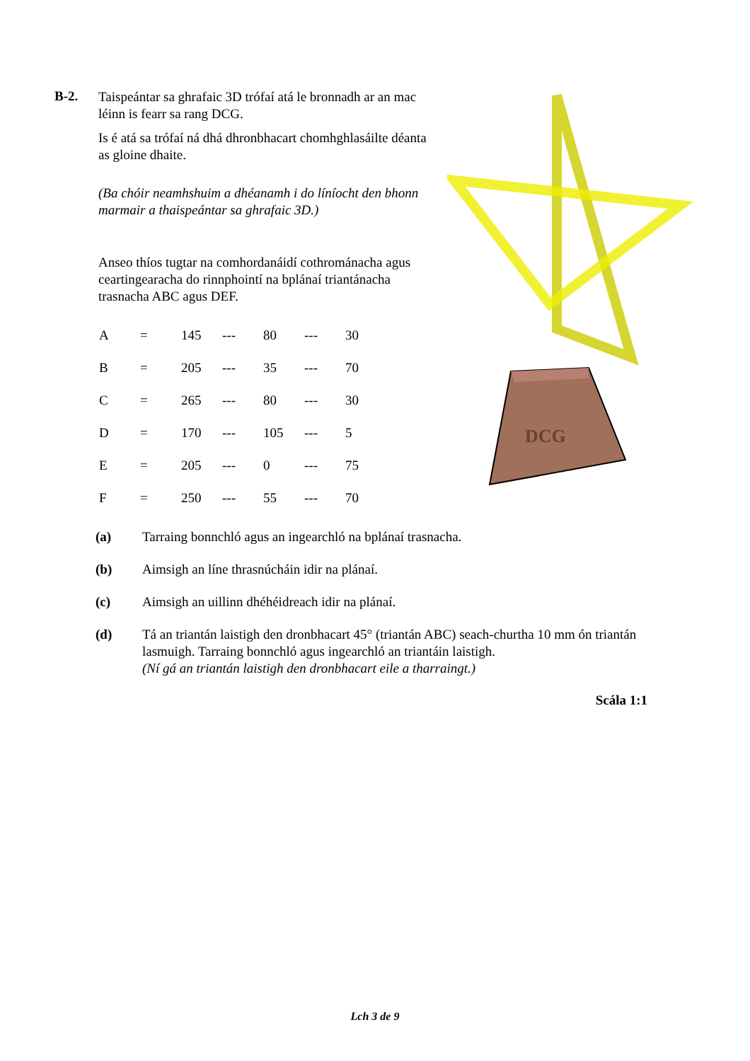B-2.
Taispeántar sa ghrafaic 3D trófaí atá le bronnadh ar an mac léinn is fearr sa rang DCG.
Is é atá sa trófaí ná dhá dhronbhacart chomhghlasáilte déanta as gloine dhaite.
(Ba chóir neamhshuim a dhéanamh i do líníocht den bhonn marmair a thaispeántar sa ghrafaic 3D.)
Anseo thíos tugtar na comhordanáidí cothrománacha agus ceartingearacha do rinnphointí na bplánaí triantánacha trasnacha ABC agus DEF.
| A | = | 145 | --- | 80 | --- | 30 |
| B | = | 205 | --- | 35 | --- | 70 |
| C | = | 265 | --- | 80 | --- | 30 |
| D | = | 170 | --- | 105 | --- | 5 |
| E | = | 205 | --- | 0 | --- | 75 |
| F | = | 250 | --- | 55 | --- | 70 |
DCG
(a) Tarraing bonnchló agus an ingearchló na bplánaí trasnacha.
(b) Aimsigh an líne thrasnúcháin idir na plánaí.
(c) Aimsigh an uillinn dhéhéidreach idir na plánaí.
(d) Tá an triantán laistigh den dronbhacart 45° (triantán ABC) seach-churtha 10 mm ón triantán lasmuigh. Tarraing bonnchló agus ingearchló an triantáin laistigh.
(Ní gá an triantán laistigh den dronbhacart eile a tharraingt.)
Scála 1:1
Lch 3 de 9